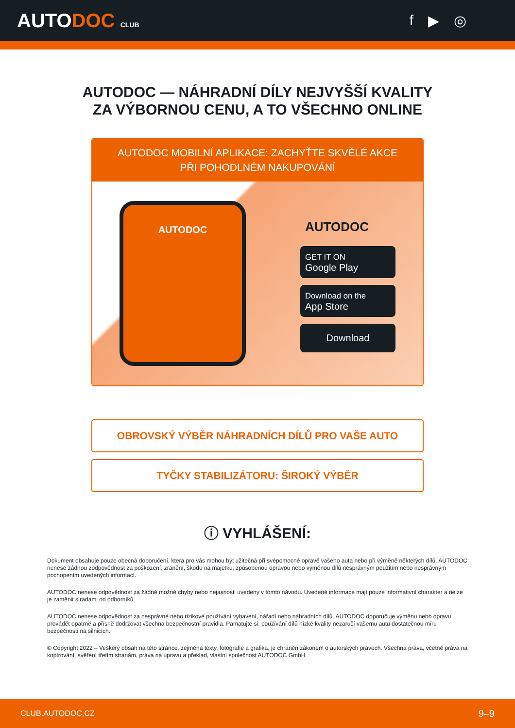AUTODOC CLUB
f ▶ ◎
AUTODOC — NÁHRADNÍ DÍLY NEJVYŠŠÍ KVALITY ZA VÝBORNOU CENU, A TO VŠECHNO ONLINE
AUTODOC MOBILNÍ APLIKACE: ZACHYŤTE SKVĚLÉ AKCE PŘI POHODLNÉM NAKUPOVÁNÍ
AUTODOC
AUTODOC
GET IT ON
Google Play
Download on the
App Store
Download
OBROVSKÝ VÝBĚR NÁHRADNÍCH DÍLŮ PRO VAŠE AUTO
TYČKY STABILIZÁTORU: ŠIROKÝ VÝBĚR
ⓘ VYHLÁŠENÍ:
Dokument obsahuje pouze obecná doporučení, která pro vás mohou být užitečná při svépomocné opravě vašeho auta nebo při výměně některých dílů. AUTODOC nenese žádnou zodpovědnost za poškození, zranění, škodu na majetku, způsobenou opravou nebo výměnou dílů nesprávným použitím nebo nesprávným pochopením uvedených informací.
AUTODOC nenese odpovědnost za žádné možné chyby nebo nejasnosti uvedeny v tomto návodu. Uvedené informace mají pouze informativní charakter a nelze je zaměnit s radami od odborníků.
AUTODOC nenese odpovědnost za nesprávné nebo rizikové používání vybavení, nářadí nebo náhradních dílů. AUTODOC doporučuje výměnu nebo opravu provádět opatrně a přísně dodržovat všechna bezpečnostní pravidla. Pamatujte si: používání dílů nízké kvality nezaručí vašemu autu dostatečnou míru bezpečnosti na silnicích.
© Copyright 2022 – Veškerý obsah na této stránce, zejména texty, fotografie a grafika, je chráněn zákonem o autorských právech. Všechna práva, včetně práva na kopírování, svěření třetím stranám, práva na úpravu a překlad, vlastní společnost AUTODOC GmbH.
CLUB.AUTODOC.CZ 9–9